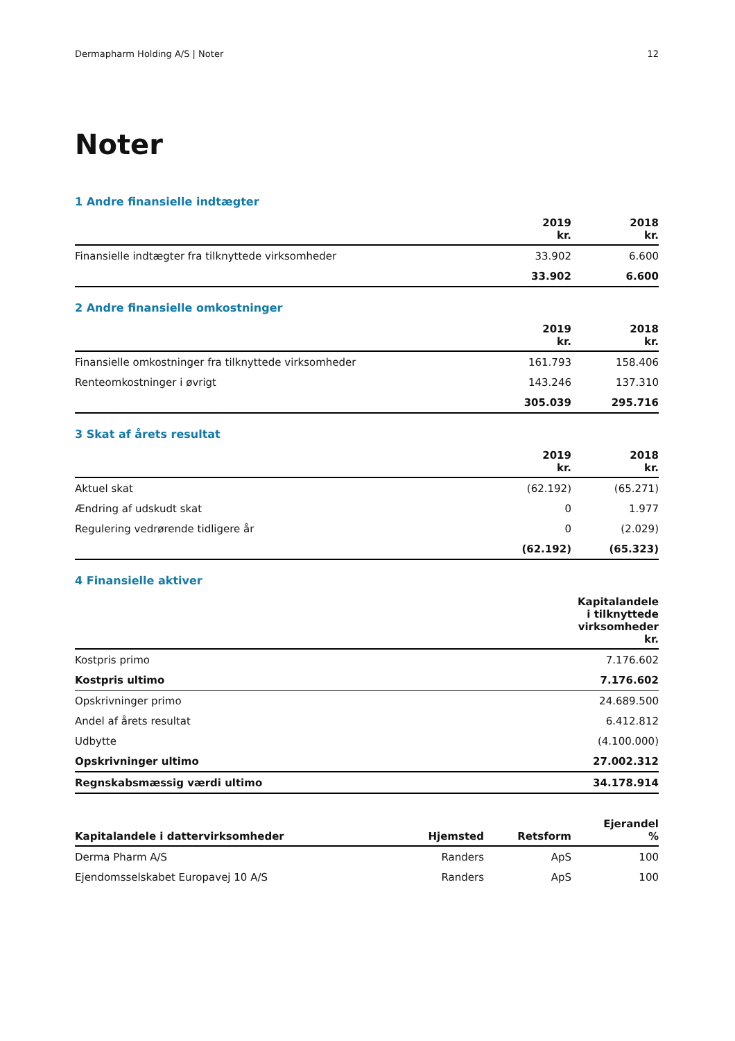Dermapharm Holding A/S | Noter 12
Noter
1 Andre finansielle indtægter
| | 2019 kr. | 2018 kr. |
| --- | --- | --- |
| Finansielle indtægter fra tilknyttede virksomheder | 33.902 | 6.600 |
| | 33.902 | 6.600 |
2 Andre finansielle omkostninger
| | 2019 kr. | 2018 kr. |
| --- | --- | --- |
| Finansielle omkostninger fra tilknyttede virksomheder | 161.793 | 158.406 |
| Renteomkostninger i øvrigt | 143.246 | 137.310 |
| | 305.039 | 295.716 |
3 Skat af årets resultat
| | 2019 kr. | 2018 kr. |
| --- | --- | --- |
| Aktuel skat | (62.192) | (65.271) |
| Ændring af udskudt skat | 0 | 1.977 |
| Regulering vedrørende tidligere år | 0 | (2.029) |
| | (62.192) | (65.323) |
4 Finansielle aktiver
| | Kapitalandele i tilknyttede virksomheder kr. |
| --- | --- |
| Kostpris primo | 7.176.602 |
| Kostpris ultimo | 7.176.602 |
| Opskrivninger primo | 24.689.500 |
| Andel af årets resultat | 6.412.812 |
| Udbytte | (4.100.000) |
| Opskrivninger ultimo | 27.002.312 |
| Regnskabsmæssig værdi ultimo | 34.178.914 |
| Kapitalandele i dattervirksomheder | Hjemsted | Retsform | Ejerandel % |
| --- | --- | --- | --- |
| Derma Pharm A/S | Randers | ApS | 100 |
| Ejendomsselskabet Europavej 10 A/S | Randers | ApS | 100 |